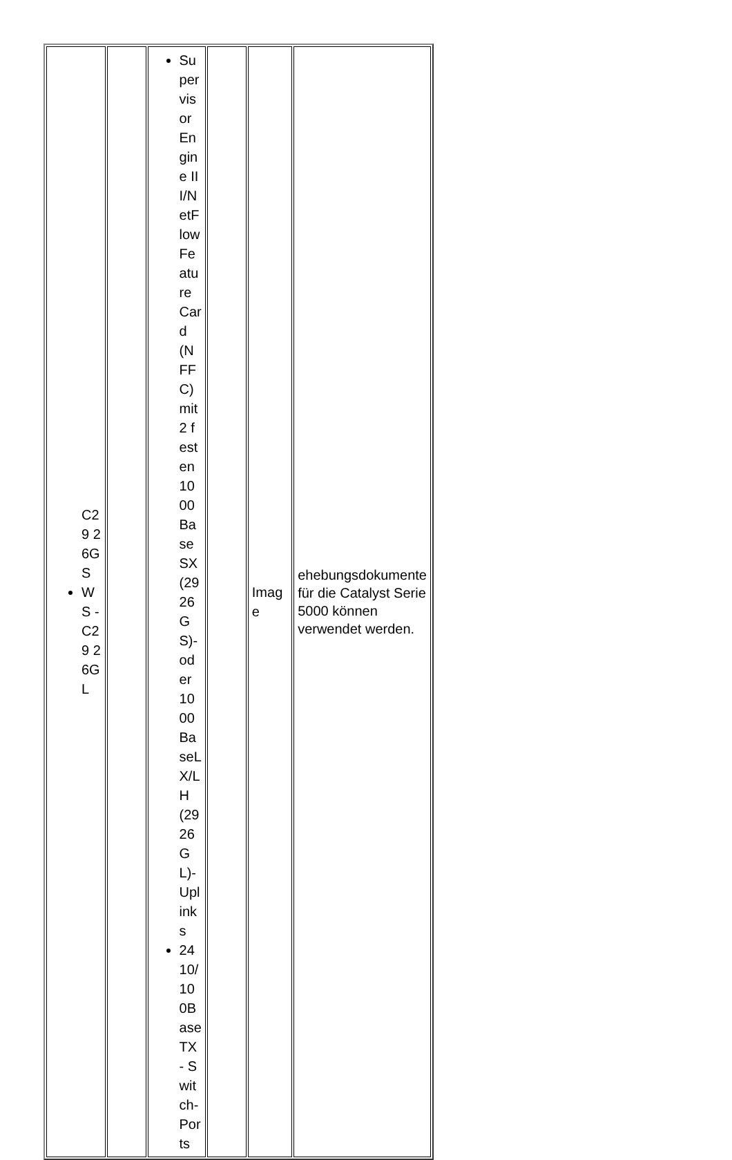| C29 26G S WS - C29 26G L | | Supervisor Engine III/NetFlow Feature Card (NFFC) mit 2 festen 1000BaseSX (2926GS)- oder 1000BaseLX/LH (2926GL)-Uplinks 24 10/100BaseTX - Switch-Ports | | Image | ehebungsdokumente für die Catalyst Serie 5000 können verwendet werden. |